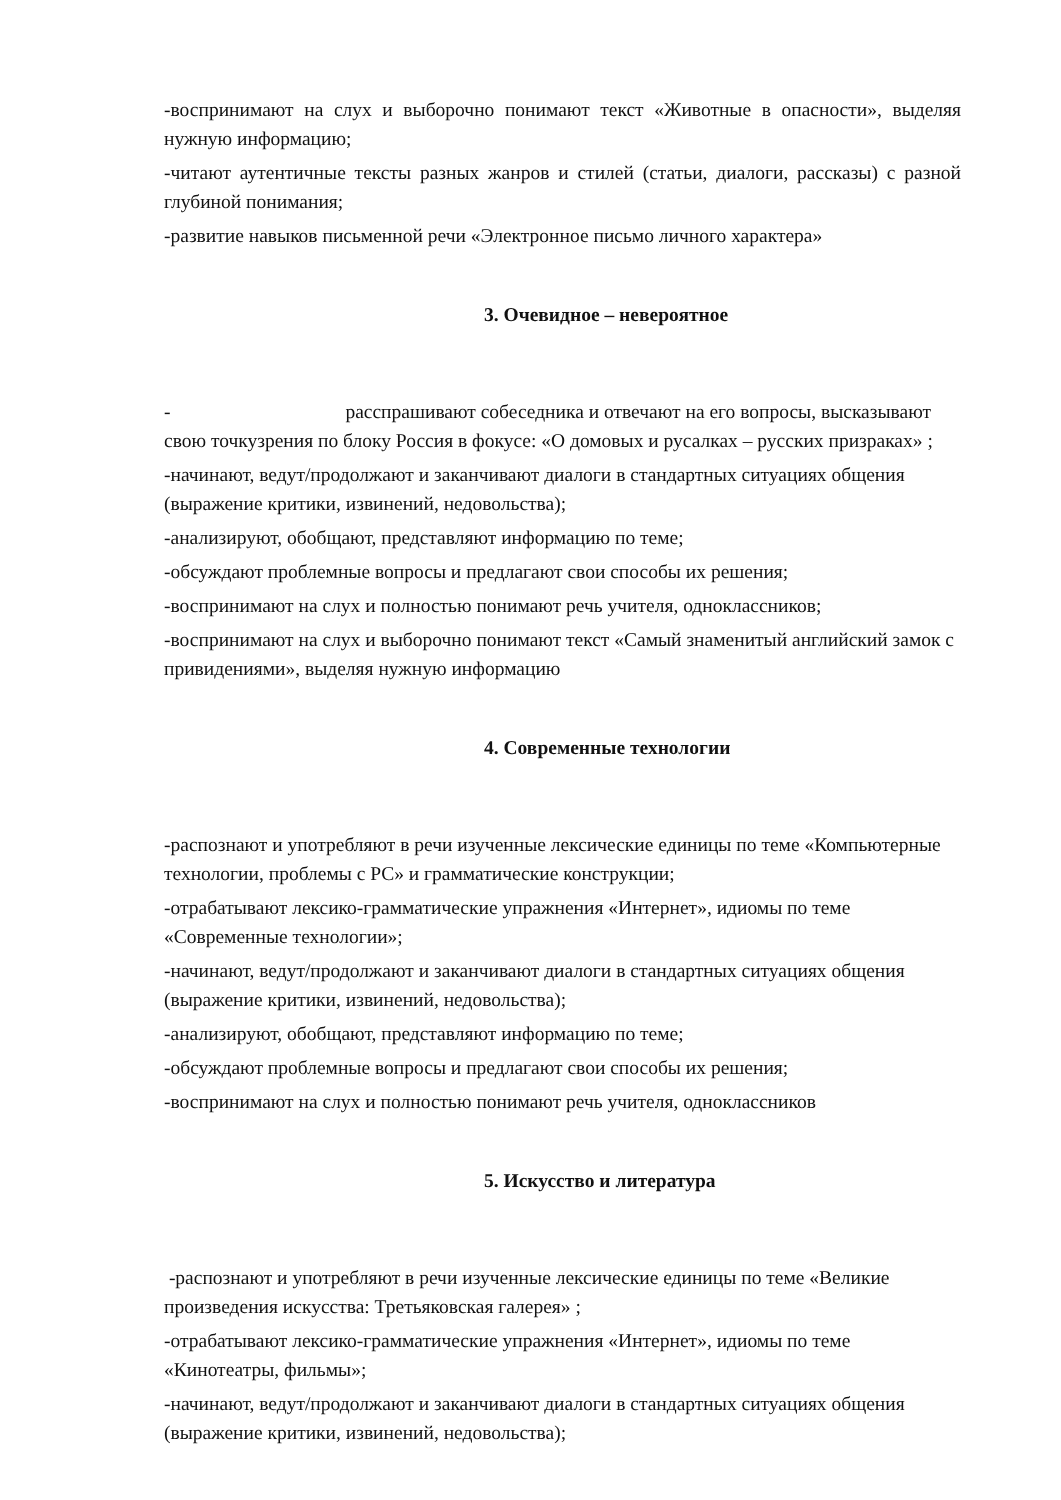-воспринимают на слух и выборочно понимают текст «Животные в опасности», выделяя нужную информацию;
-читают аутентичные тексты разных жанров и стилей (статьи, диалоги, рассказы) с разной глубиной понимания;
-развитие навыков письменной речи «Электронное письмо личного характера»
3. Очевидное – невероятное
- расспрашивают собеседника и отвечают на его вопросы, высказывают свою точкузрения по блоку Россия в фокусе: «О домовых и русалках – русских призраках» ;
-начинают, ведут/продолжают и заканчивают диалоги в стандартных ситуациях общения (выражение критики, извинений, недовольства);
-анализируют, обобщают, представляют информацию по теме;
-обсуждают проблемные вопросы и предлагают свои способы их решения;
-воспринимают на слух и полностью понимают речь учителя, одноклассников;
-воспринимают на слух и выборочно понимают текст «Самый знаменитый английский замок с привидениями», выделяя нужную информацию
4. Современные технологии
-распознают и употребляют в речи изученные лексические единицы по теме «Компьютерные технологии, проблемы с PC» и грамматические конструкции;
-отрабатывают лексико-грамматические упражнения «Интернет», идиомы по теме «Современные технологии»;
-начинают, ведут/продолжают и заканчивают диалоги в стандартных ситуациях общения (выражение критики, извинений, недовольства);
-анализируют, обобщают, представляют информацию по теме;
-обсуждают проблемные вопросы и предлагают свои способы их решения;
-воспринимают на слух и полностью понимают речь учителя, одноклассников
5. Искусство и литература
-распознают и употребляют в речи изученные лексические единицы по теме «Великие произведения искусства: Третьяковская галерея» ;
-отрабатывают лексико-грамматические упражнения «Интернет», идиомы по теме «Кинотеатры, фильмы»;
-начинают, ведут/продолжают и заканчивают диалоги в стандартных ситуациях общения (выражение критики, извинений, недовольства);